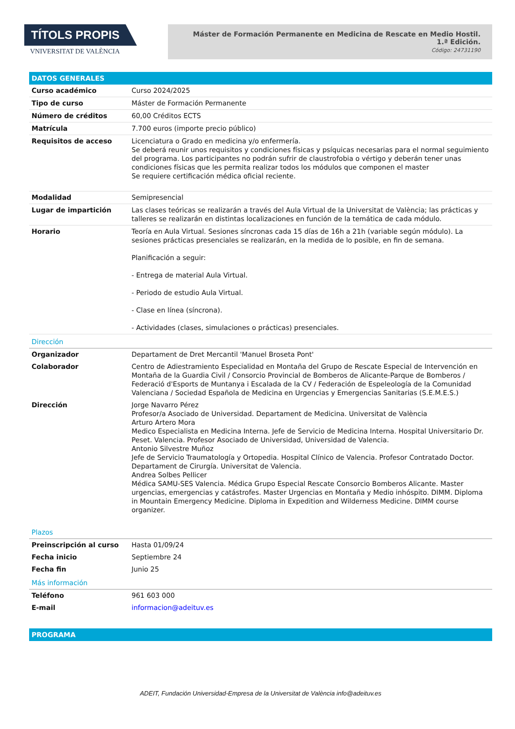TÍTOLS PROPIS
VNIVERSITAT DE VALÈNCIA
Máster de Formación Permanente en Medicina de Rescate en Medio Hostil.
1.ª Edición.
Código: 24731190
DATOS GENERALES
| Curso académico | Curso 2024/2025 |
| Tipo de curso | Máster de Formación Permanente |
| Número de créditos | 60,00 Créditos ECTS |
| Matrícula | 7.700 euros (importe precio público) |
| Requisitos de acceso | Licenciatura o Grado en medicina y/o enfermería. Se deberá reunir unos requisitos y condiciones físicas y psíquicas necesarias para el normal seguimiento del programa. Los participantes no podrán sufrir de claustrofobia o vértigo y deberán tener unas condiciones físicas que les permita realizar todos los módulos que componen el master Se requiere certificación médica oficial reciente. |
| Modalidad | Semipresencial |
| Lugar de impartición | Las clases teóricas se realizarán a través del Aula Virtual de la Universitat de València; las prácticas y talleres se realizarán en distintas localizaciones en función de la temática de cada módulo. |
| Horario | Teoría en Aula Virtual. Sesiones síncronas cada 15 días de 16h a 21h (variable según módulo). La sesiones prácticas presenciales se realizarán, en la medida de lo posible, en fin de semana. Planificación a seguir: - Entrega de material Aula Virtual. - Periodo de estudio Aula Virtual. - Clase en línea (síncrona). - Actividades (clases, simulaciones o prácticas) presenciales. |
| Dirección | |
| Organizador | Departament de Dret Mercantil 'Manuel Broseta Pont' |
| Colaborador | Centro de Adiestramiento Especialidad en Montaña del Grupo de Rescate Especial de Intervención en Montaña de la Guardia Civil / Consorcio Provincial de Bomberos de Alicante-Parque de Bomberos / Federació d'Esports de Muntanya i Escalada de la CV / Federación de Espeleología de la Comunidad Valenciana / Sociedad Española de Medicina en Urgencias y Emergencias Sanitarias (S.E.M.E.S.) |
| Dirección | Jorge Navarro Pérez Profesor/a Asociado de Universidad. Departament de Medicina. Universitat de València Arturo Artero Mora Medico Especialista en Medicina Interna. Jefe de Servicio de Medicina Interna. Hospital Universitario Dr. Peset. Valencia. Profesor Asociado de Universidad, Universidad de Valencia. Antonio Silvestre Muñoz Jefe de Servicio Traumatología y Ortopedia. Hospital Clínico de Valencia. Profesor Contratado Doctor. Departament de Cirurgía. Universitat de Valencia. Andrea Solbes Pellicer Médica SAMU-SES Valencia. Médica Grupo Especial Rescate Consorcio Bomberos Alicante. Master urgencias, emergencias y catástrofes. Master Urgencias en Montaña y Medio inhóspito. DIMM. Diploma in Mountain Emergency Medicine. Diploma in Expedition and Wilderness Medicine. DIMM course organizer. |
| Plazos | |
| Preinscripción al curso | Hasta 01/09/24 |
| Fecha inicio | Septiembre 24 |
| Fecha fin | Junio 25 |
| Más información | |
| Teléfono | 961 603 000 |
| E-mail | informacion@adeituv.es |
PROGRAMA
ADEIT, Fundación Universidad-Empresa de la Universitat de València info@adeituv.es